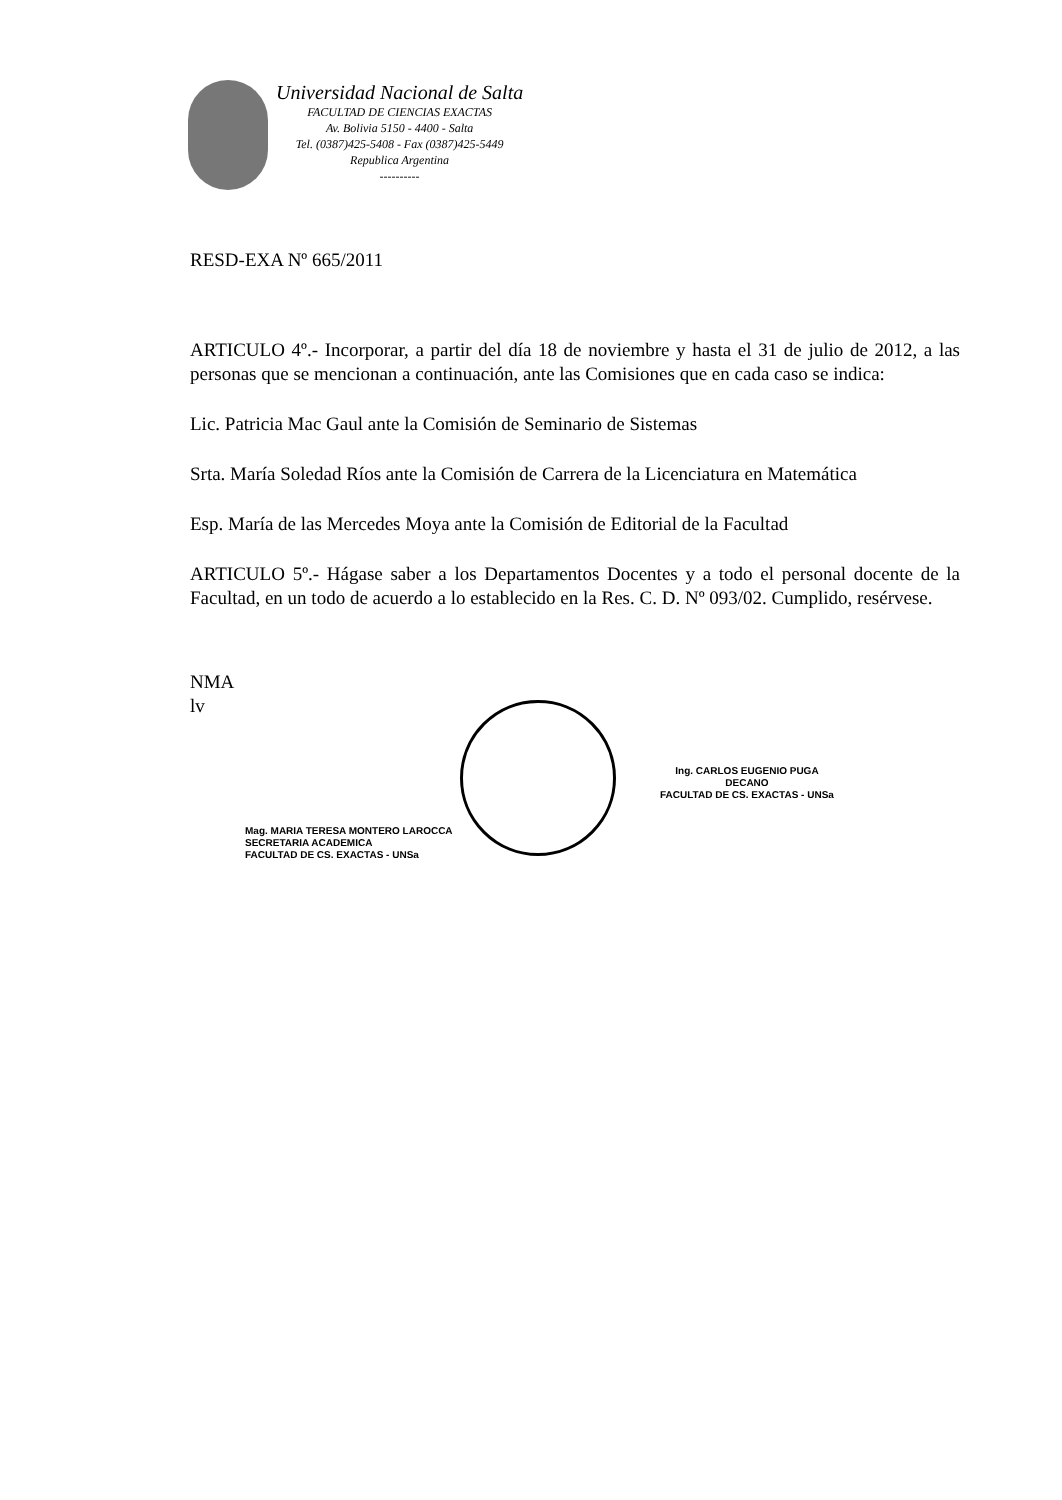Universidad Nacional de Salta
FACULTAD DE CIENCIAS EXACTAS
Av. Bolivia 5150 - 4400 - Salta
Tel. (0387)425-5408 - Fax (0387)425-5449
Republica Argentina
----------
RESD-EXA Nº 665/2011
ARTICULO 4º.- Incorporar, a partir del día 18 de noviembre y hasta el 31 de julio de 2012, a las personas que se mencionan a continuación, ante las Comisiones que en cada caso se indica:
Lic. Patricia Mac Gaul ante la Comisión de Seminario de Sistemas
Srta. María Soledad Ríos ante la Comisión de Carrera de la Licenciatura en Matemática
Esp. María de las Mercedes Moya ante la Comisión de Editorial de la Facultad
ARTICULO 5º.- Hágase saber a los Departamentos Docentes y a todo el personal docente de la Facultad, en un todo de acuerdo a lo establecido en la Res. C. D. Nº 093/02. Cumplido, resérvese.
NMA
lv
Mag. MARIA TERESA MONTERO LAROCCA
SECRETARIA ACADEMICA
FACULTAD DE CS. EXACTAS - UNSa
Ing. CARLOS EUGENIO PUGA
DECANO
FACULTAD DE CS. EXACTAS - UNSa